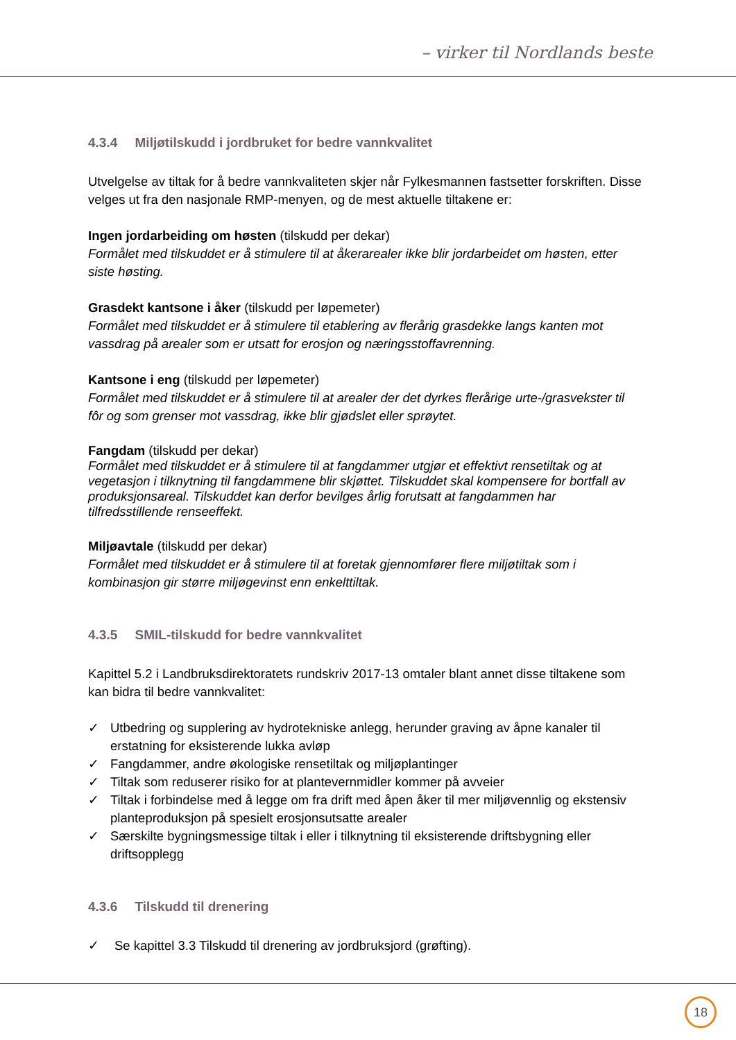– virker til Nordlands beste
4.3.4 Miljøtilskudd i jordbruket for bedre vannkvalitet
Utvelgelse av tiltak for å bedre vannkvaliteten skjer når Fylkesmannen fastsetter forskriften. Disse velges ut fra den nasjonale RMP-menyen, og de mest aktuelle tiltakene er:
Ingen jordarbeiding om høsten (tilskudd per dekar)
Formålet med tilskuddet er å stimulere til at åkerarealer ikke blir jordarbeidet om høsten, etter siste høsting.
Grasdekt kantsone i åker (tilskudd per løpemeter)
Formålet med tilskuddet er å stimulere til etablering av flerårig grasdekke langs kanten mot vassdrag på arealer som er utsatt for erosjon og næringsstoffavrenning.
Kantsone i eng (tilskudd per løpemeter)
Formålet med tilskuddet er å stimulere til at arealer der det dyrkes flerårige urte-/grasvekster til fôr og som grenser mot vassdrag, ikke blir gjødslet eller sprøytet.
Fangdam (tilskudd per dekar)
Formålet med tilskuddet er å stimulere til at fangdammer utgjør et effektivt rensetiltak og at vegetasjon i tilknytning til fangdammene blir skjøttet. Tilskuddet skal kompensere for bortfall av produksjonsareal. Tilskuddet kan derfor bevilges årlig forutsatt at fangdammen har tilfredsstillende renseeffekt.
Miljøavtale (tilskudd per dekar)
Formålet med tilskuddet er å stimulere til at foretak gjennomfører flere miljøtiltak som i kombinasjon gir større miljøgevinst enn enkelttiltak.
4.3.5 SMIL-tilskudd for bedre vannkvalitet
Kapittel 5.2 i Landbruksdirektoratets rundskriv 2017-13 omtaler blant annet disse tiltakene som kan bidra til bedre vannkvalitet:
✓ Utbedring og supplering av hydrotekniske anlegg, herunder graving av åpne kanaler til erstatning for eksisterende lukka avløp
✓ Fangdammer, andre økologiske rensetiltak og miljøplantinger
✓ Tiltak som reduserer risiko for at plantevernmidler kommer på avveier
✓ Tiltak i forbindelse med å legge om fra drift med åpen åker til mer miljøvennlig og ekstensiv planteproduksjon på spesielt erosjonsutsatte arealer
✓ Særskilte bygningsmessige tiltak i eller i tilknytning til eksisterende driftsbygning eller driftsopplegg
4.3.6 Tilskudd til drenering
✓ Se kapittel 3.3 Tilskudd til drenering av jordbruksjord (grøfting).
18